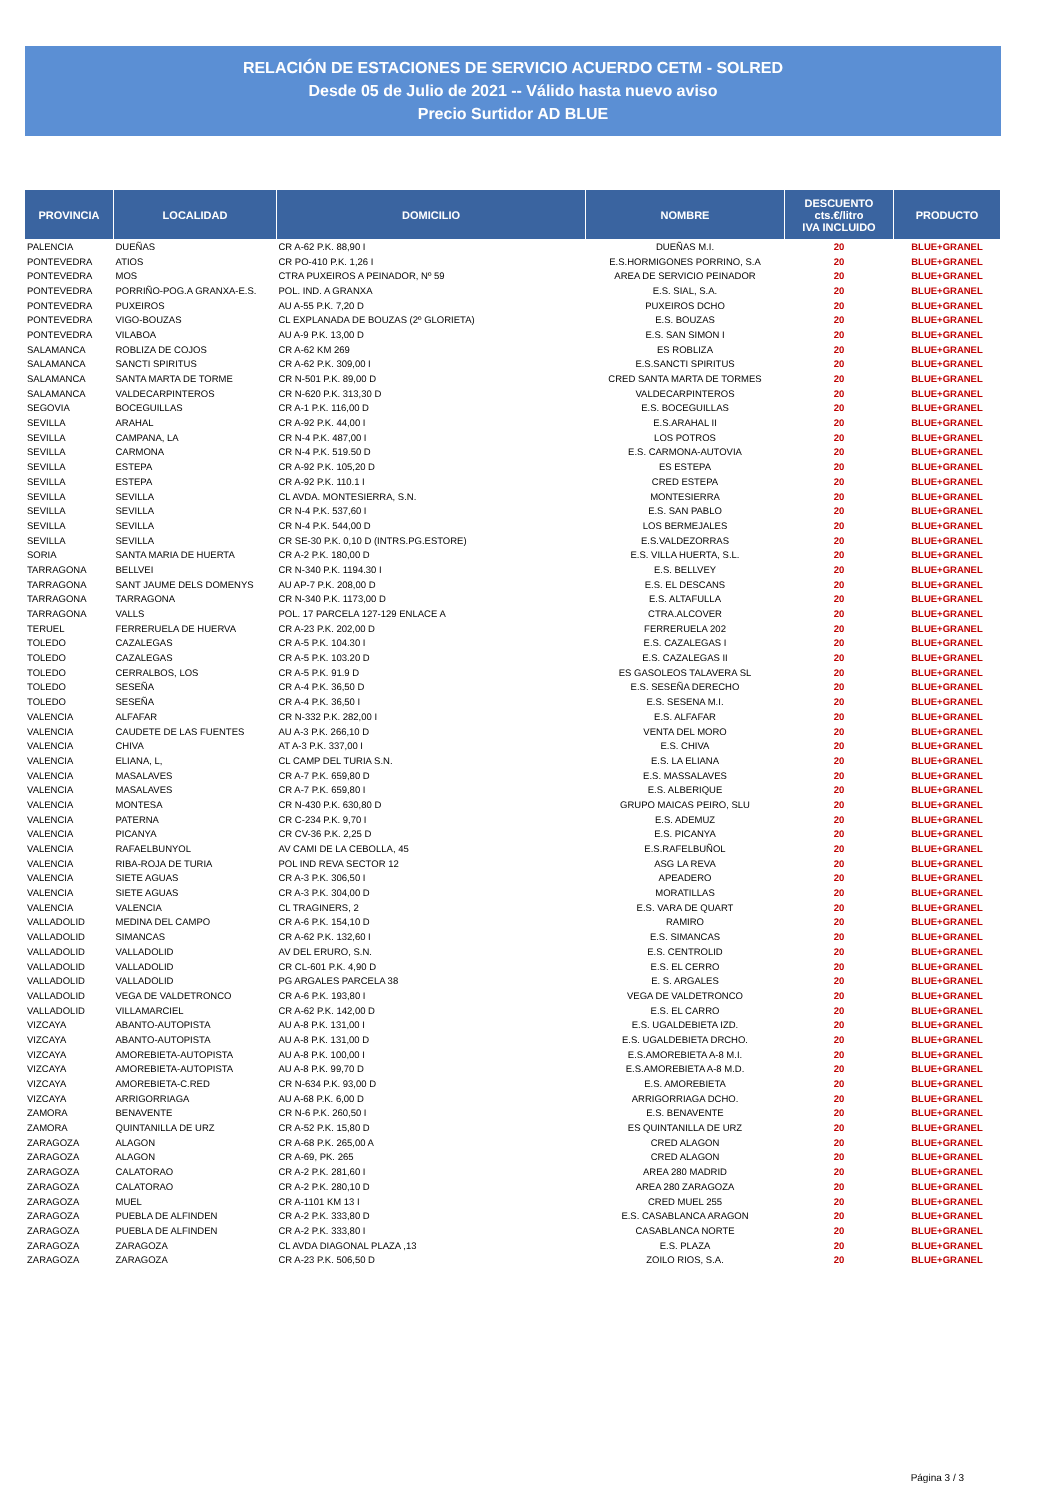RELACIÓN DE ESTACIONES DE SERVICIO ACUERDO CETM - SOLRED
Desde 05 de Julio de 2021 -- Válido hasta nuevo aviso
Precio Surtidor AD BLUE
| PROVINCIA | LOCALIDAD | DOMICILIO | NOMBRE | DESCUENTO cts.€/litro IVA INCLUIDO | PRODUCTO |
| --- | --- | --- | --- | --- | --- |
| PALENCIA | DUEÑAS | CR A-62 P.K. 88,90 I | DUEÑAS M.I. | 20 | BLUE+GRANEL |
| PONTEVEDRA | ATIOS | CR PO-410 P.K. 1,26 I | E.S.HORMIGONES PORRINO, S.A | 20 | BLUE+GRANEL |
| PONTEVEDRA | MOS | CTRA PUXEIROS A PEINADOR, Nº 59 | AREA DE SERVICIO PEINADOR | 20 | BLUE+GRANEL |
| PONTEVEDRA | PORRIÑO-POG.A GRANXA-E.S. | POL. IND. A GRANXA | E.S. SIAL, S.A. | 20 | BLUE+GRANEL |
| PONTEVEDRA | PUXEIROS | AU A-55 P.K. 7,20 D | PUXEIROS DCHO | 20 | BLUE+GRANEL |
| PONTEVEDRA | VIGO-BOUZAS | CL EXPLANADA DE BOUZAS (2º GLORIETA) | E.S. BOUZAS | 20 | BLUE+GRANEL |
| PONTEVEDRA | VILABOA | AU A-9 P.K. 13,00 D | E.S. SAN SIMON I | 20 | BLUE+GRANEL |
| SALAMANCA | ROBLIZA DE COJOS | CR A-62 KM 269 | ES ROBLIZA | 20 | BLUE+GRANEL |
| SALAMANCA | SANCTI SPIRITUS | CR A-62 P.K. 309,00 I | E.S.SANCTI SPIRITUS | 20 | BLUE+GRANEL |
| SALAMANCA | SANTA MARTA DE TORME | CR N-501 P.K. 89,00 D | CRED SANTA MARTA DE TORMES | 20 | BLUE+GRANEL |
| SALAMANCA | VALDECARPINTEROS | CR N-620 P.K. 313,30 D | VALDECARPINTEROS | 20 | BLUE+GRANEL |
| SEGOVIA | BOCEGUILLAS | CR A-1 P.K. 116,00 D | E.S. BOCEGUILLAS | 20 | BLUE+GRANEL |
| SEVILLA | ARAHAL | CR A-92 P.K. 44,00 I | E.S.ARAHAL II | 20 | BLUE+GRANEL |
| SEVILLA | CAMPANA, LA | CR N-4 P.K. 487,00 I | LOS POTROS | 20 | BLUE+GRANEL |
| SEVILLA | CARMONA | CR N-4 P.K. 519.50 D | E.S. CARMONA-AUTOVIA | 20 | BLUE+GRANEL |
| SEVILLA | ESTEPA | CR A-92 P.K. 105,20 D | ES ESTEPA | 20 | BLUE+GRANEL |
| SEVILLA | ESTEPA | CR A-92 P.K. 110.1 I | CRED ESTEPA | 20 | BLUE+GRANEL |
| SEVILLA | SEVILLA | CL AVDA. MONTESIERRA, S.N. | MONTESIERRA | 20 | BLUE+GRANEL |
| SEVILLA | SEVILLA | CR N-4 P.K. 537,60 I | E.S. SAN PABLO | 20 | BLUE+GRANEL |
| SEVILLA | SEVILLA | CR N-4 P.K. 544,00 D | LOS BERMEJALES | 20 | BLUE+GRANEL |
| SEVILLA | SEVILLA | CR SE-30 P.K. 0,10 D (INTRS.PG.ESTORE) | E.S.VALDEZORRAS | 20 | BLUE+GRANEL |
| SORIA | SANTA MARIA DE HUERTA | CR A-2 P.K. 180,00 D | E.S. VILLA HUERTA, S.L. | 20 | BLUE+GRANEL |
| TARRAGONA | BELLVEI | CR N-340 P.K. 1194.30 I | E.S. BELLVEY | 20 | BLUE+GRANEL |
| TARRAGONA | SANT JAUME DELS DOMENYS | AU AP-7 P.K. 208,00 D | E.S. EL DESCANS | 20 | BLUE+GRANEL |
| TARRAGONA | TARRAGONA | CR N-340 P.K. 1173,00 D | E.S. ALTAFULLA | 20 | BLUE+GRANEL |
| TARRAGONA | VALLS | POL. 17 PARCELA 127-129 ENLACE A | CTRA.ALCOVER | 20 | BLUE+GRANEL |
| TERUEL | FERRERUELA DE HUERVA | CR A-23 P.K. 202,00 D | FERRERUELA 202 | 20 | BLUE+GRANEL |
| TOLEDO | CAZALEGAS | CR A-5 P.K. 104.30 I | E.S. CAZALEGAS I | 20 | BLUE+GRANEL |
| TOLEDO | CAZALEGAS | CR A-5 P.K. 103.20 D | E.S. CAZALEGAS II | 20 | BLUE+GRANEL |
| TOLEDO | CERRALBOS, LOS | CR A-5 P.K. 91.9 D | ES GASOLEOS TALAVERA SL | 20 | BLUE+GRANEL |
| TOLEDO | SESEÑA | CR A-4 P.K. 36,50 D | E.S. SESEÑA DERECHO | 20 | BLUE+GRANEL |
| TOLEDO | SESEÑA | CR A-4 P.K. 36,50 I | E.S. SESENA M.I. | 20 | BLUE+GRANEL |
| VALENCIA | ALFAFAR | CR N-332 P.K. 282,00 I | E.S. ALFAFAR | 20 | BLUE+GRANEL |
| VALENCIA | CAUDETE DE LAS FUENTES | AU A-3 P.K. 266,10 D | VENTA DEL MORO | 20 | BLUE+GRANEL |
| VALENCIA | CHIVA | AT A-3 P.K. 337,00 I | E.S. CHIVA | 20 | BLUE+GRANEL |
| VALENCIA | ELIANA, L, | CL CAMP DEL TURIA S.N. | E.S. LA ELIANA | 20 | BLUE+GRANEL |
| VALENCIA | MASALAVES | CR A-7 P.K. 659,80 D | E.S. MASSALAVES | 20 | BLUE+GRANEL |
| VALENCIA | MASALAVES | CR A-7 P.K. 659,80 I | E.S. ALBERIQUE | 20 | BLUE+GRANEL |
| VALENCIA | MONTESA | CR N-430 P.K. 630,80 D | GRUPO MAICAS PEIRO, SLU | 20 | BLUE+GRANEL |
| VALENCIA | PATERNA | CR C-234 P.K. 9,70 I | E.S. ADEMUZ | 20 | BLUE+GRANEL |
| VALENCIA | PICANYA | CR CV-36 P.K. 2,25 D | E.S. PICANYA | 20 | BLUE+GRANEL |
| VALENCIA | RAFAELBUNYOL | AV CAMI DE LA CEBOLLA, 45 | E.S.RAFELBUÑOL | 20 | BLUE+GRANEL |
| VALENCIA | RIBA-ROJA DE TURIA | POL IND REVA SECTOR 12 | ASG LA REVA | 20 | BLUE+GRANEL |
| VALENCIA | SIETE AGUAS | CR A-3 P.K. 306,50 I | APEADERO | 20 | BLUE+GRANEL |
| VALENCIA | SIETE AGUAS | CR A-3 P.K. 304,00 D | MORATILLAS | 20 | BLUE+GRANEL |
| VALENCIA | VALENCIA | CL TRAGINERS, 2 | E.S. VARA DE QUART | 20 | BLUE+GRANEL |
| VALLADOLID | MEDINA DEL CAMPO | CR A-6 P.K. 154,10 D | RAMIRO | 20 | BLUE+GRANEL |
| VALLADOLID | SIMANCAS | CR A-62 P.K. 132,60 I | E.S. SIMANCAS | 20 | BLUE+GRANEL |
| VALLADOLID | VALLADOLID | AV DEL ERURO, S.N. | E.S. CENTROLID | 20 | BLUE+GRANEL |
| VALLADOLID | VALLADOLID | CR CL-601 P.K. 4,90 D | E.S. EL CERRO | 20 | BLUE+GRANEL |
| VALLADOLID | VALLADOLID | PG ARGALES PARCELA 38 | E. S. ARGALES | 20 | BLUE+GRANEL |
| VALLADOLID | VEGA DE VALDETRONCO | CR A-6 P.K. 193,80 I | VEGA DE VALDETRONCO | 20 | BLUE+GRANEL |
| VALLADOLID | VILLAMARCIEL | CR A-62 P.K. 142,00 D | E.S. EL CARRO | 20 | BLUE+GRANEL |
| VIZCAYA | ABANTO-AUTOPISTA | AU A-8 P.K. 131,00 I | E.S. UGALDEBIETA IZD. | 20 | BLUE+GRANEL |
| VIZCAYA | ABANTO-AUTOPISTA | AU A-8 P.K. 131,00 D | E.S. UGALDEBIETA DRCHO. | 20 | BLUE+GRANEL |
| VIZCAYA | AMOREBIETA-AUTOPISTA | AU A-8 P.K. 100,00 I | E.S.AMOREBIETA A-8 M.I. | 20 | BLUE+GRANEL |
| VIZCAYA | AMOREBIETA-AUTOPISTA | AU A-8 P.K. 99,70 D | E.S.AMOREBIETA A-8 M.D. | 20 | BLUE+GRANEL |
| VIZCAYA | AMOREBIETA-C.RED | CR N-634 P.K. 93,00 D | E.S. AMOREBIETA | 20 | BLUE+GRANEL |
| VIZCAYA | ARRIGORRIAGA | AU A-68 P.K. 6,00 D | ARRIGORRIAGA DCHO. | 20 | BLUE+GRANEL |
| ZAMORA | BENAVENTE | CR N-6 P.K. 260,50 I | E.S. BENAVENTE | 20 | BLUE+GRANEL |
| ZAMORA | QUINTANILLA DE URZ | CR A-52 P.K. 15,80 D | ES QUINTANILLA DE URZ | 20 | BLUE+GRANEL |
| ZARAGOZA | ALAGON | CR A-68 P.K. 265,00 A | CRED ALAGON | 20 | BLUE+GRANEL |
| ZARAGOZA | ALAGON | CR A-69, PK. 265 | CRED ALAGON | 20 | BLUE+GRANEL |
| ZARAGOZA | CALATORAO | CR A-2 P.K. 281,60 I | AREA 280 MADRID | 20 | BLUE+GRANEL |
| ZARAGOZA | CALATORAO | CR A-2 P.K. 280,10 D | AREA 280 ZARAGOZA | 20 | BLUE+GRANEL |
| ZARAGOZA | MUEL | CR A-1101 KM 13 I | CRED MUEL 255 | 20 | BLUE+GRANEL |
| ZARAGOZA | PUEBLA DE ALFINDEN | CR A-2 P.K. 333,80 D | E.S. CASABLANCA ARAGON | 20 | BLUE+GRANEL |
| ZARAGOZA | PUEBLA DE ALFINDEN | CR A-2 P.K. 333,80 I | CASABLANCA NORTE | 20 | BLUE+GRANEL |
| ZARAGOZA | ZARAGOZA | CL AVDA DIAGONAL PLAZA ,13 | E.S. PLAZA | 20 | BLUE+GRANEL |
| ZARAGOZA | ZARAGOZA | CR A-23 P.K. 506,50 D | ZOILO RIOS, S.A. | 20 | BLUE+GRANEL |
Página 3 / 3